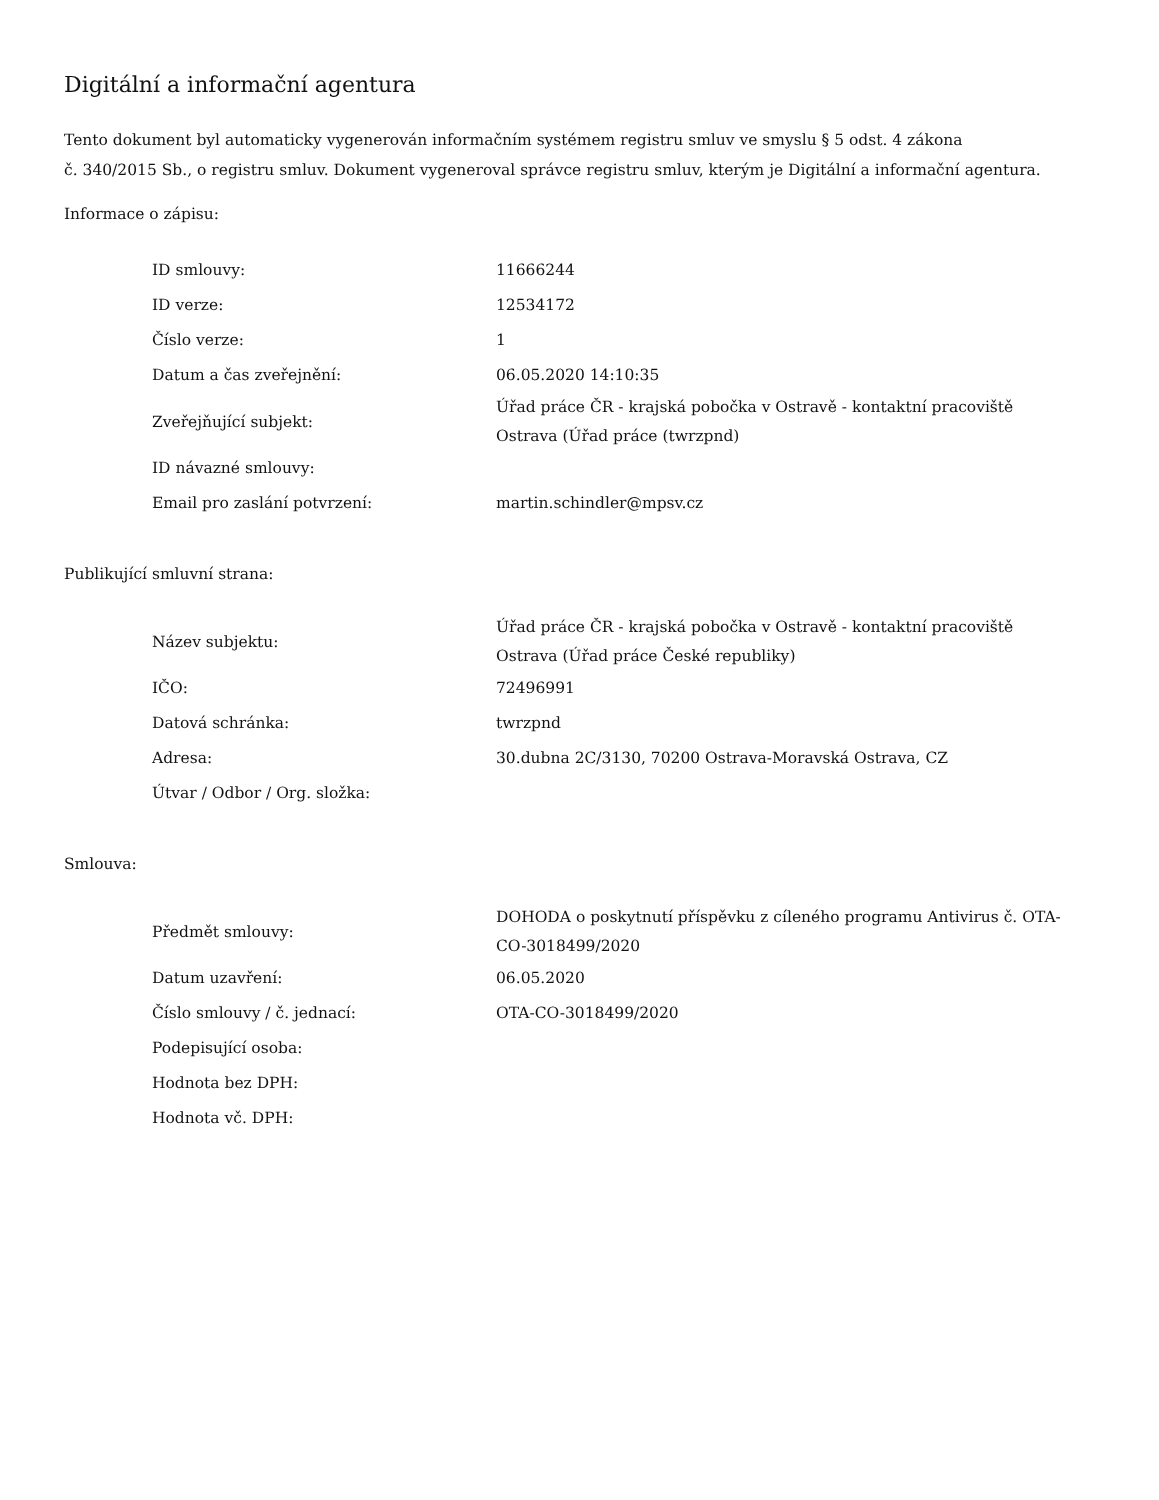Digitální a informační agentura
Tento dokument byl automaticky vygenerován informačním systémem registru smluv ve smyslu § 5 odst. 4 zákona
č. 340/2015 Sb., o registru smluv. Dokument vygeneroval správce registru smluv, kterým je Digitální a informační agentura.
Informace o zápisu:
| ID smlouvy: | 11666244 |
| ID verze: | 12534172 |
| Číslo verze: | 1 |
| Datum a čas zveřejnění: | 06.05.2020 14:10:35 |
| Zveřejňující subjekt: | Úřad práce ČR - krajská pobočka v Ostravě - kontaktní pracoviště Ostrava (Úřad práce (twrzpnd) |
| ID návazné smlouvy: | |
| Email pro zaslání potvrzení: | martin.schindler@mpsv.cz |
Publikující smluvní strana:
| Název subjektu: | Úřad práce ČR - krajská pobočka v Ostravě - kontaktní pracoviště Ostrava (Úřad práce České republiky) |
| IČO: | 72496991 |
| Datová schránka: | twrzpnd |
| Adresa: | 30.dubna 2C/3130, 70200 Ostrava-Moravská Ostrava, CZ |
| Útvar / Odbor / Org. složka: | |
Smlouva:
| Předmět smlouvy: | DOHODA o poskytnutí příspěvku z cíleného programu Antivirus č. OTA-CO-3018499/2020 |
| Datum uzavření: | 06.05.2020 |
| Číslo smlouvy / č. jednací: | OTA-CO-3018499/2020 |
| Podepisující osoba: | |
| Hodnota bez DPH: | |
| Hodnota vč. DPH: | |